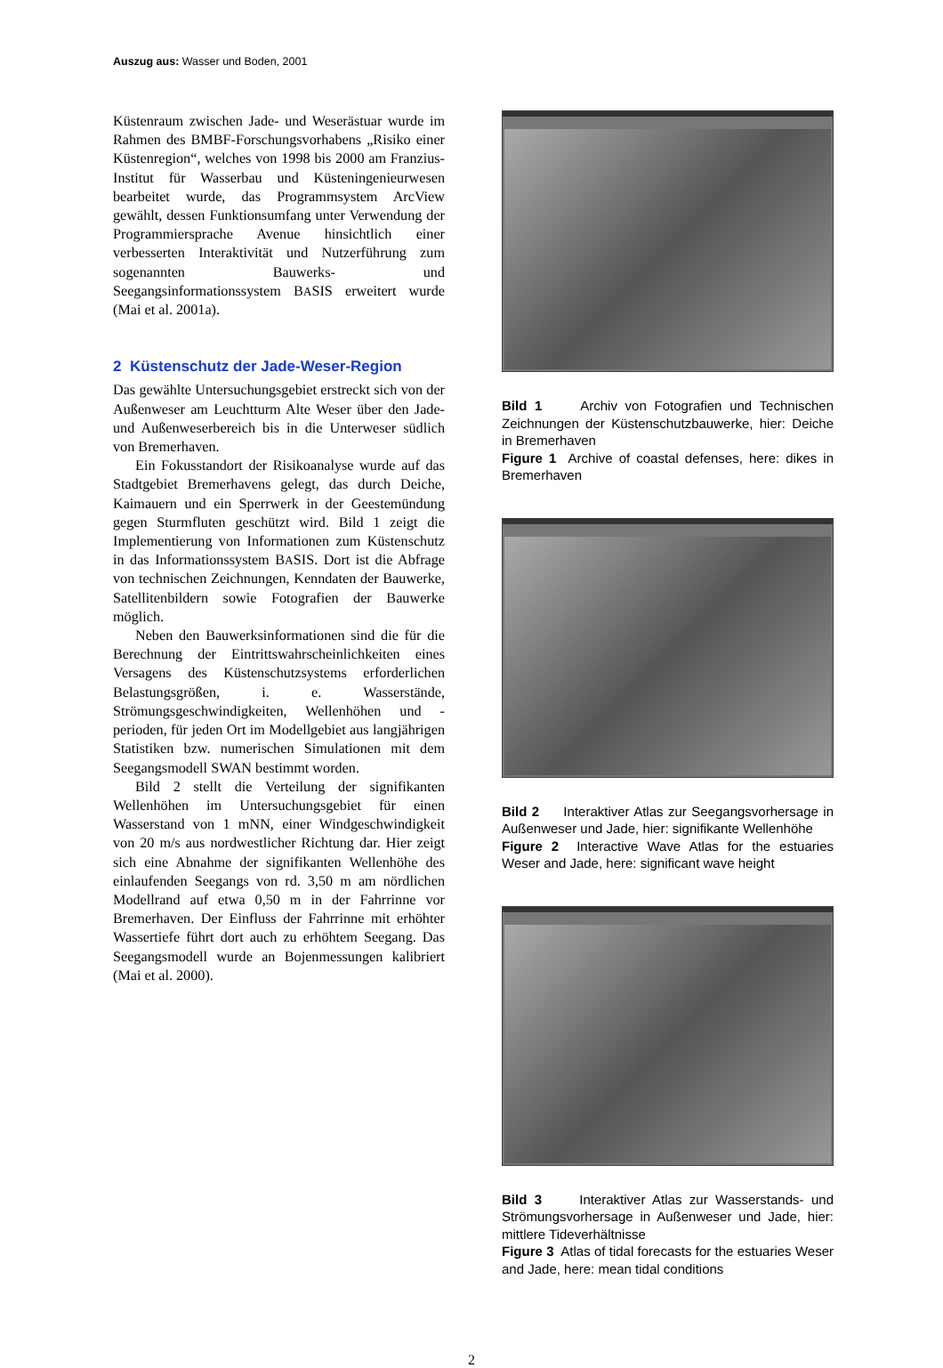Auszug aus: Wasser und Boden, 2001
Küstenraum zwischen Jade- und Weserästuar wurde im Rahmen des BMBF-Forschungsvorhabens „Risiko einer Küstenregion“, welches von 1998 bis 2000 am Franzius-Institut für Wasserbau und Küsteningenieurwesen bearbeitet wurde, das Programmsystem ArcView gewählt, dessen Funktionsumfang unter Verwendung der Programmiersprache Avenue hinsichtlich einer verbesserten Interaktivität und Nutzerführung zum sogenannten Bauwerks- und Seegangsinformationssystem BASIS erweitert wurde (Mai et al. 2001a).
2 Küstenschutz der Jade-Weser-Region
Das gewählte Untersuchungsgebiet erstreckt sich von der Außenweser am Leuchtturm Alte Weser über den Jade- und Außenweserbereich bis in die Unterweser südlich von Bremerhaven.
Ein Fokusstandort der Risikoanalyse wurde auf das Stadtgebiet Bremerhavens gelegt, das durch Deiche, Kaimauern und ein Sperrwerk in der Geestemündung gegen Sturmfluten geschützt wird. Bild 1 zeigt die Implementierung von Informationen zum Küstenschutz in das Informationssystem BASIS. Dort ist die Abfrage von technischen Zeichnungen, Kenndaten der Bauwerke, Satellitenbildern sowie Fotografien der Bauwerke möglich.
Neben den Bauwerksinformationen sind die für die Berechnung der Eintrittswahrscheinlichkeiten eines Versagens des Küstenschutzsystems erforderlichen Belastungsgrößen, i. e. Wasserstände, Strömungsgeschwindigkeiten, Wellenhöhen und -perioden, für jeden Ort im Modellgebiet aus langjährigen Statistiken bzw. numerischen Simulationen mit dem Seegangsmodell SWAN bestimmt worden.
Bild 2 stellt die Verteilung der signifikanten Wellenhöhen im Untersuchungsgebiet für einen Wasserstand von 1 mNN, einer Windgeschwindigkeit von 20 m/s aus nordwestlicher Richtung dar. Hier zeigt sich eine Abnahme der signifikanten Wellenhöhe des einlaufenden Seegangs von rd. 3,50 m am nördlichen Modellrand auf etwa 0,50 m in der Fahrrinne vor Bremerhaven. Der Einfluss der Fahrrinne mit erhöhter Wassertiefe führt dort auch zu erhöhtem Seegang. Das Seegangsmodell wurde an Bojenmessungen kalibriert (Mai et al. 2000).
Bild 1 Archiv von Fotografien und Technischen Zeichnungen der Küstenschutzbauwerke, hier: Deiche in Bremerhaven
Figure 1 Archive of coastal defenses, here: dikes in Bremerhaven
Bild 2 Interaktiver Atlas zur Seegangsvorhersage in Außenweser und Jade, hier: signifikante Wellenhöhe
Figure 2 Interactive Wave Atlas for the estuaries Weser and Jade, here: significant wave height
Bild 3 Interaktiver Atlas zur Wasserstands- und Strömungsvorhersage in Außenweser und Jade, hier: mittlere Tideverhältnisse
Figure 3 Atlas of tidal forecasts for the estuaries Weser and Jade, here: mean tidal conditions
2